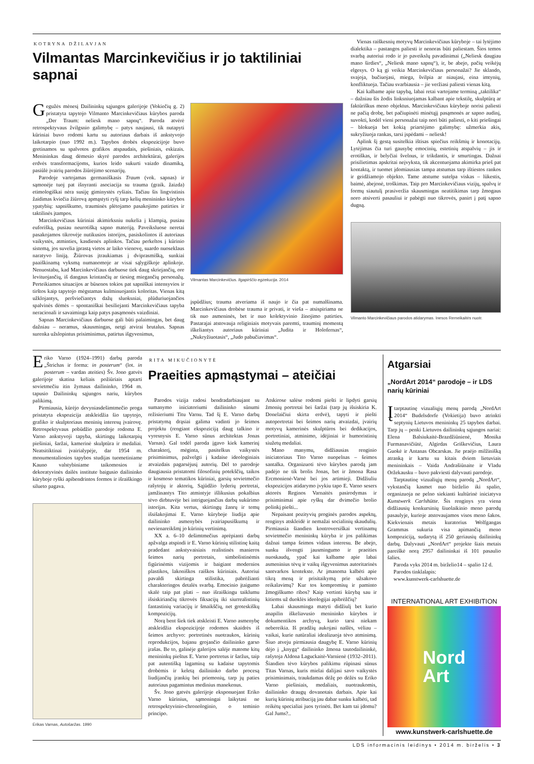KOTRYNA DŽILAVJAN
Vilmantas Marcinkevičius ir jo taktiliniai sapnai
Gegužės mėnesį Dailininkų sąjungos galerijoje (Vokiečių g. 2) pristatyta tapytojo Vilmanto Marcinkevičiaus kūrybos paroda „Der Traum: neliesk mano sapnų“. Paroda atvėrė retrospektyvaus žvilgsnio galimybę – patys naujausi, tik nutapyti kūriniai buvo rodomi kartu su autoriaus darbais iš ankstyvojo laikotarpio (nuo 1992 m.). Tapybos drobės ekspozicijoje buvo gretinamos su spalvotos grafikos atspaudais, piešiniais, eskizais. Menininkas daug dėmesio skyrė parodos architektūrai, galerijos erdvės transformacijoms, kurios leido sukurti vaizdo dinamiką, pasiūlė įvairių parodos žiūrėjimo scenarijų.
Parodoje vartojamas germaniškasis Traum (vok. sapnas) ir sąmonėje tuoj pat išnyranti asociacija su trauma (graik. žaizda) etimologiškai nėra susiję giminystės ryšiais. Tačiau šis lingvistinis žaidimas kviečia žiūrovą apmąstyti ryšį tarp kelių menininko kūrybos ypatybių: sapniškumo, trauminės plėtojamo pasakojimo patirties ir taktilinės įtampos.
Marcinkevičiaus kūriniai akimirksniu nukelia į klampią, pusiau euforišką, pusiau neurotišką sapno materiją. Paveiksluose neretai pasakojamos tikrovėje nutikusios istorijos, pasiskolintos iš autoriaus vaikystės, atminties, kasdienės aplinkos. Tačiau perkeltos į kūrinio sistemą, jos suvelia įprastą vietos ar laiko vienovę, suardo nuoseklaus naratyvo liniją. Žiūrovas įtraukiamas į dviprasmišką, sunkiai paaiškinamą vyksmą numanomoje ar visai sąlygiškoje aplinkoje. Nenuostabu, kad Marcinkevičiaus darbuose tiek daug skriejančių, ore levituojančių, iš dangaus krintančių ar tiesiog miegančių personažų. Perteikiamos situacijos ar būsenos tokios pat sapniškai intensyvios ir tirštos kaip tapytojo mėgstamas kulminuojantis koloritas. Vienas kitą užklojantys, peršviečiantys dažų sluoksniai, plūduriuojančios spalvinės dėmės – spontaniškai besiliejanti Marcinkevičiaus tapyba neracionali ir savaiminga kaip patys pasąmonės vaizdiniai.
Sapnas Marcinkevičiaus darbuose gali būti palaimingas, bet daug dažniau – neramus, skausmingas, netgi atvirai brutalus. Sapnas surenka užslopintus prisiminimus, patirtus išgyvenimus,
Vilmantas Marcinkevičius. Ilgapirščio egzekucija. 2014
įspūdžius; trauma atveriama iš naujo ir čia pat numalšinama. Marcinkevičiaus drobėse trauma ir privati, ir vieša – atsispiriama ne tik nuo asmeninės, bet ir nuo kolektyvinio žinojimo patirties. Pastarajai atstovauja religiniais motyvais paremti, trauminį momentą iškeliantys autoriaus kūriniai „Judita ir Holofernas“, „Nukryžiuotasis“, „Judo pabučiavimas“.
Vienas raiškesnių motyvų Marcinkevičiaus kūryboje – tai lytėjimo dialektika – pastangos paliesti ir nenoras būti paliestam. Šios temos svarbą autoriui rodo ir jo paveikslų pavadinimai („Neliesk daugiau mano širdies“, „Neliesk mano sapnų“), ir, be abejo, pačių veikėjų elgesys. O ką gi veikia Marcinkevičiaus personažai? Jie sklando, svajoja, bučiuojasi, miega, švilpia ar niaujasi, eina imtynių, konfliktuoja. Tačiau svarbiausia – jie veržiasi paliesti vienas kitą.
Kai kalbame apie tapybą, labai retai vartojame terminą „taktilika“ – dažniau šis žodis linksniuojamas kalbant apie tekstilę, skulptūrą ar faktūriškus meno objektus. Marcinkevičiaus kūryboje norisi paliesti ne pačią drobę, bet pačiupinėti minėtąjį pasąmonės ar sapno audinį, suvokti, kodėl vieni personažai taip nori būti paliesti, o kiti priešingai – blokuoja bet kokią priartėjimo galimybę: užmerkia akis, sukryžiuoja rankas, tarsi įspėdami – neliesk!
Aplink šį gestą susitelkia ištisas spiečius reikšmių ir konotacijų. Lytėjimas čia turi gausybę emocinių, estetinių atspalvių – jis ir erotiškas, ir belyčiai švelnus, ir trikdantis, ir smurtingas. Dažnai prisilietimas apskritai neįvyksta, tik akcentuojama akimirka prieš pat kontaktą, ir tuomet įdomiausias tampa atstumas tarp ištiestos rankos ir geidžiamojo objekto. Tame atstume sutelpa viskas – lūkestis, baimė, abejonė, troškimas. Taip pro Marcinkevičiaus vizijų, spalvų ir formų siautulį prasiveržia skausmingas neatitikimas tarp žmogaus noro atsiverti pasauliui ir pabėgti nuo tikrovės, panirt į patį sapno dugną.
Vilmanto Marcinkevičiaus parodos atidarymas. Inesos Remeikaitės nuotr.
Eriko Varno (1924–1991) darbų paroda „Štrichas ir forma: in posterum“ (lot. in posterum – vardan ateities) Šv. Jono gatvės galerijoje skatina keliais požiūriais aptarti sovietmečiu itin žymaus dailininko, 1964 m. tapusio Dailininkų sąjungos nariu, kūrybos palikimą.
Pirmiausia, kūrėjo devyniasdešimtmečio proga pristatyta ekspozicija atskleidžia šio tapytojo, grafiko ir skulptoriaus meninių interesų įvairovę. Retrospektyvaus pobūdžio parodoje rodoma E. Varno ankstyvoji tapyba, skirtingų laikotarpių piešiniai, šaržai, kamerinė skulptūra ir medaliai. Neatsitiktinai įvairialypėje, dar 1954 m. monumentaliosios tapybos studijas tuometiniame Kauno valstybiniame taikomosios ir dekoratyvinės dailės institute baigusio dailininko kūryboje ryški apibendrintos formos ir išraiškingo silueto pagava.
Erikas Varnas, Autošaržas. 1990
RITA MIKUČIONYTĖ
Praeities apmąstymai – ateičiai
Parodos vizija radosi bendradarbiaujant su sumanymo iniciatoriumi dailininko sūnumi režisieriumi Titu Varnu. Tad šį E. Varno darbų pristatymą drąsiai galima vadinti jo šeimos projektu (rengiant ekspoziciją daug talkino ir vyresnysis E. Varno sūnus architektas Jonas Varnas). Gal todėl paroda įgavo kiek kamerinį charakterį, mėginta, pasitelkus vaikystės prisiminimus, pažvelgti į kadaise ideologiniais atvaizdais pagarsėjusį autorių. Dėl to parodoje daugiausia pristatomi filosofinių potekščių, taikos ir kosmoso tematikos kūriniai, garsių sovietmečio rašytojų ir aktorių, Sąjūdžio lyderių portretai, įamžinantys Tito atmintyje išlikusius pokalbius tėvo dirbtuvėje bei intriguojančias darbų sukūrimo istorijas. Kita vertus, skirtingų žanrų ir temų išsišakojimai E. Varno kūryboje liudija apie dailininko asmenybės įvairiapusiškumą ir nevienareikšmį jo kūrinių vertinimą.
XX a. 6–10 dešimtmečius aprėpianti darbų apžvalga atspindi ir E. Varno kūrinių stilistinę kaitą pradedant ankstyvaisiais realistinės manieros šeimos narių portretais, simbolistinėmis figūrinėmis vizijomis ir baigiant modernios plastikos, lakoniškos raiškos kūriniais. Autoriui pavaldi skirtinga stilistika, pabrėžianti charakteringos detalės svarbą. Emocinio įtaigumo skalė taip pat plati – nuo išraiškingu taiklumu išsiskiriančių tikrovės fiksacijų iki siurrealistinių fantastinių variacijų ir šmaikščių, net groteskiškų kompozicijų.
Norą bent šiek tiek atskleisti E. Varno asmenybę atskleidžia ekspozicijoje rodomos skaidrės iš šeimos archyvo: portretinės nuotraukos, kūrinių reprodukcijos, bajanu grojančio dailininko garso įrašas. Be to, galinėje galerijos salėje matome kitų menininkų pieštus E. Varno portretus ir šaržus, taip pat autentišką lagaminą su kadaise tapytomis drobėmis ir keletą dailininko darbo procesą liudijančių įrankių bei priemonių, tarp jų paties autoriaus pagamintus medinius manekenus.
Šv. Jono gatvės galerijoje eksponuojant Eriko Varno kūrinius, sąmoningai laikytasi ne retrospektyvinio-chronologinio, o teminio principo.
Atskirose salėse rodomi piešti ir lipdyti garsių žmonių portretai bei šaržai (tarp jų išsiskiria K. Donelaičiui skirta erdvė), tapyti ir piešti autoportretai bei šeimos narių atvaizdai, įvairių motyvų kamerinės skulptūros bei dedikacijos, portretiniai, atminimo, idėjiniai ir humoristinių siužetų medaliai.
Mano manymu, didžiausias renginio iniciatoriaus Tito Varno nuopelnas – šeimos santalka. Organizuoti tėvo kūrybos parodą jam padėjo ne tik brolis Jonas, bet ir žmona Rasa Ercmonienė-Varnė bei jos artimieji. Didžiuliu ekspozicijos atidarymo įvykiu tapo E. Varno sesers aktorės Reginos Varnaitės pasirodymas ir prisiminimai apie ryškų dar dvimečio brolio polinkį piešti...
Nepaisant pozityvių proginės parodos aspektų, renginys atskleidė ir nemažai socialinių skaudulių. Pirmiausia šiandien kontroversiškai vertinamų sovietmečio menininkų kūryba ir jos palikimas dažnai tampa šeimos vidaus interesu. Be abejo, sunku išvengti jausmingumo ir praeities nuoskaudų, ypač kai kalbame apie labai asmeninius tėvų ir vaikų išgyvenimus autoritarinės santvarkos kontekste. Ar įmanoma kalbėti apie tikrą meną ir prisitaikymą prie užsakovo reikalavimų? Kur tos kompromisų ir paminto žmogiškumo ribos? Kaip vertinti kūrybą sau ir kitiems už duoklės ideologijai apibrėžčių?
Labai skausminga matyti didžiulį bet kurio anapilin iškeliavusio menininko kūrybos ir dokumentikos archyvą, kurio tarsi niekam nebereikia. Iš pradžių aukojasi našlės, vėliau – vaikai, kurie natūraliai idealizuoja tėvo atminimą. Šiuo atveju pirmiausia daugybę E. Varno kūrinių dėjo į „knygą“ dailininko žmona tautodailininkė, rašytoja Aldona Laguckaitė-Varnienė (1932–2011). Šiandien tėvo kūrybos palikimu rūpinasi sūnus Titas Varnas, kuris mielai dalijasi savo vaikystės prisiminimais, traukdamas dėžę po dėžės su Eriko Varno piešiniais, medaliais, nuotraukomis, dailininko draugų dovanotais darbais. Apie kai kurių kūrinių atribuciją jau dabar sunku kalbėti, tad reikėtų specialiai juos tyrinėti. Bet kam tai įdomu? Gal Jums?..
Atgarsiai
„NordArt 2014“ parodoje – ir LDS narių kūriniai
Įtarptautinę vizualiųjų menų parodą „NordArt 2014“ Budelsdorfe (Vokietija) buvo atrinkti septynių Lietuvos menininkų 25 tapybos darbai. Tarp jų – penki Lietuvos dailininkų sąjungos nariai: Elena Balsiukaitė-Brazdžiūnienė, Monika Furmanavičiūtė, Algirdas Griškevičius, Laura Guokė ir Antanas Obcarskas. Jie praėjo milžinišką atranką ir kartu su kitais dviem lietuviais menininkais – Vaida Andrašiūnaite ir Vladu Oržekausku – buvo pakviesti dalyvauti parodoje.
Tarptautinę vizualiųjų menų parodą „NordArt“, vykstančią kasmet nuo birželio iki spalio, organizuoja ne pelno siekianti kultūrinė iniciatyva Kunstwerk Carlshütte. Šis renginys yra viena didžiausių konkursinių šiuolaikinio meno parodų pasaulyje, kurioje atstovaujamos visos meno šakos. Kiekvienais metais kuratorius Wolfgangas Grammas sukuria visa apimančią meno kompoziciją, sudarytą iš 250 geriausių dailininkų darbų. Dalyvauti „NordArt“ projekte šiais metais pareiškė norą 2957 dailininkai iš 101 pasaulio šalies.
Paroda vyks 2014 m. birželio14 – spalio 12 d.
Parodos tinklalapis:
www.kunstwerk-carlshuette.de
INTERNATIONAL ART EXHIBITION
Nord
Art
www.kunstwerk-carlshuette.de
LDS informacinis leidinys • 2014 m. birželis • 3